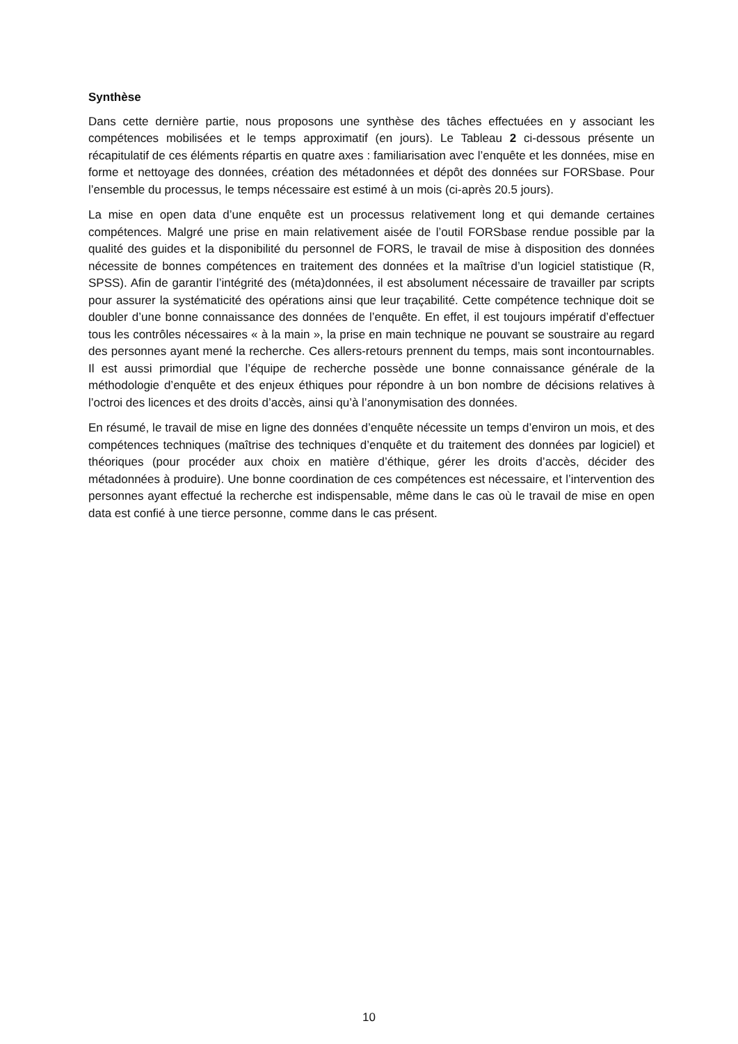Synthèse
Dans cette dernière partie, nous proposons une synthèse des tâches effectuées en y associant les compétences mobilisées et le temps approximatif (en jours). Le Tableau 2 ci-dessous présente un récapitulatif de ces éléments répartis en quatre axes : familiarisation avec l’enquête et les données, mise en forme et nettoyage des données, création des métadonnées et dépôt des données sur FORSbase. Pour l’ensemble du processus, le temps nécessaire est estimé à un mois (ci-après 20.5 jours).
La mise en open data d’une enquête est un processus relativement long et qui demande certaines compétences. Malgré une prise en main relativement aisée de l’outil FORSbase rendue possible par la qualité des guides et la disponibilité du personnel de FORS, le travail de mise à disposition des données nécessite de bonnes compétences en traitement des données et la maîtrise d’un logiciel statistique (R, SPSS). Afin de garantir l’intégrité des (méta)données, il est absolument nécessaire de travailler par scripts pour assurer la systématicité des opérations ainsi que leur traçabilité. Cette compétence technique doit se doubler d’une bonne connaissance des données de l’enquête. En effet, il est toujours impératif d’effectuer tous les contrôles nécessaires « à la main », la prise en main technique ne pouvant se soustraire au regard des personnes ayant mené la recherche. Ces allers-retours prennent du temps, mais sont incontournables. Il est aussi primordial que l’équipe de recherche possède une bonne connaissance générale de la méthodologie d’enquête et des enjeux éthiques pour répondre à un bon nombre de décisions relatives à l’octroi des licences et des droits d’accès, ainsi qu’à l’anonymisation des données.
En résumé, le travail de mise en ligne des données d’enquête nécessite un temps d’environ un mois, et des compétences techniques (maîtrise des techniques d’enquête et du traitement des données par logiciel) et théoriques (pour procéder aux choix en matière d’éthique, gérer les droits d’accès, décider des métadonnées à produire). Une bonne coordination de ces compétences est nécessaire, et l’intervention des personnes ayant effectué la recherche est indispensable, même dans le cas où le travail de mise en open data est confié à une tierce personne, comme dans le cas présent.
10